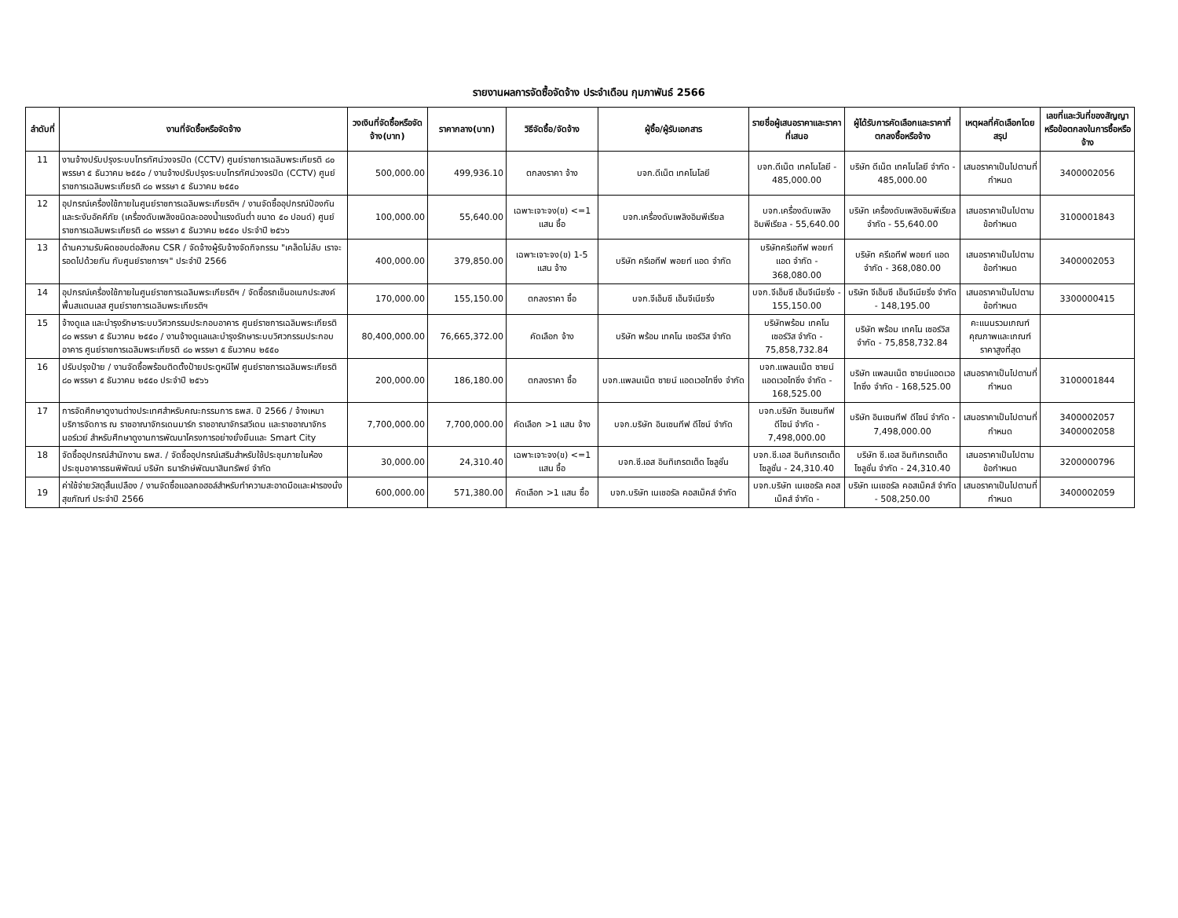รายงานผลการจัดซื้อจัดจ้าง ประจำเดือน กุมภาพันธ์ 2566
| ลำดับที่ | งานที่จัดซื้อหรือจัดจ้าง | วงเงินที่จัดซื้อหรือจัดจ้าง(บาท) | ราคากลาง(บาท) | วิธีจัดซื้อ/จัดจ้าง | ผู้ซื้อ/ผู้รับเอกสาร | รายชื่อผู้เสนอราคาและราคาที่เสนอ | ผู้ได้รับการคัดเลือกและราคาที่ตกลงซื้อหรือจ้าง | เหตุผลที่คัดเลือกโดยสรุป | เลขที่และวันที่ของสัญญาหรือข้อตกลงในการซื้อหรือจ้าง |
| --- | --- | --- | --- | --- | --- | --- | --- | --- | --- |
| 11 | งานจ้างปรับปรุงระบบโทรทัศน์วงจรปิด (CCTV) ศูนย์ราชการเฉลิมพระเกียรติ ๘๐ พรรษา ๕ ธันวาคม ๒๕๕๐ / งานจ้างปรับปรุงระบบโทรทัศน์วงจรปิด (CCTV) ศูนย์ราชการเฉลิมพระเกียรติ ๘๐ พรรษา ๕ ธันวาคม ๒๕๕๐ | 500,000.00 | 499,936.10 | ตกลงราคา จ้าง | บจก.ดีเน็ต เทคโนโลยี | บจก.ดีเน็ต เทคโนโลยี - 485,000.00 | บริษัท ดีเน็ต เทคโนโลยี จำกัด - 485,000.00 | เสนอราคาเป็นไปตามที่กำหนด | 3400002056 |
| 12 | อุปกรณ์เครื่องใช้ภายในศูนย์ราชการเฉลิมพระเกียรติฯ / งานจัดซื้ออุปกรณ์ป้องกันและระงับอัคคีภัย (เครื่องดับเพลิงชนิดละอองน้ำแรงดันต่ำ ขนาด ๕๐ ปอนด์) ศูนย์ราชการเฉลิมพระเกียรติ ๘๐ พรรษา ๕ ธันวาคม ๒๕๕๐ ประจำปี ๒๕๖๖ | 100,000.00 | 55,640.00 | เฉพาะเจาะจง(ข) <=1 แสน ซื้อ | บจก.เครื่องดับเพลิงอิมพีเรียล | บจก.เครื่องดับเพลิงอิมพีเรียล - 55,640.00 | บริษัท เครื่องดับเพลิงอิมพีเรียล จำกัด - 55,640.00 | เสนอราคาเป็นไปตามข้อกำหนด | 3100001843 |
| 13 | ด้านความรับผิดชอบต่อสังคม CSR / จัดจ้างผู้รับจ้างจัดกิจกรรม "เคล็ดไม่ลับ เราจะรอดไปด้วยกัน กับศูนย์ราชการฯ" ประจำปี 2566 | 400,000.00 | 379,850.00 | เฉพาะเจาะจง(ข) 1-5 แสน จ้าง | บริษัท ครีเอทีฟ พอยท์ แอด จำกัด | บริษัทครีเอทีฟ พอยท์ แอด จำกัด - 368,080.00 | บริษัท ครีเอทีฟ พอยท์ แอด จำกัด - 368,080.00 | เสนอราคาเป็นไปตามข้อกำหนด | 3400002053 |
| 14 | อุปกรณ์เครื่องใช้ภายในศูนย์ราชการเฉลิมพระเกียรติฯ / จัดซื้อรถเข็นอเนกประสงค์พื้นสแตนเลส ศูนย์ราชการเฉลิมพระเกียรติฯ | 170,000.00 | 155,150.00 | ตกลงราคา ซื้อ | บจก.จีเอ็มซี เอ็นจีเนียริ่ง | บจก.จีเอ็มซี เอ็นจีเนียริ่ง - 155,150.00 | บริษัท จีเอ็มซี เอ็นจีเนียริ่ง จำกัด - 148,195.00 | เสนอราคาเป็นไปตามข้อกำหนด | 3300000415 |
| 15 | จ้างดูแล และบำรุงรักษาระบบวิศวกรรมประกอบอาคาร ศูนย์ราชการเฉลิมพระเกียรติ ๘๐ พรรษา ๕ ธันวาคม ๒๕๕๐ / งานจ้างดูแลและบำรุงรักษาระบบวิศวกรรมประกอบอาคาร ศูนย์ราชการเฉลิมพระเกียรติ ๘๐ พรรษา ๕ ธันวาคม ๒๕๕๐ | 80,400,000.00 | 76,665,372.00 | คัดเลือก จ้าง | บริษัท พร้อม เทคโน เซอร์วิส จำกัด | บริษัทพร้อม เทคโน เซอร์วิส จำกัด - 75,858,732.84 | บริษัท พร้อม เทคโน เซอร์วิส จำกัด - 75,858,732.84 | คะแนนรวมเกณฑ์คุณภาพและเกณฑ์ราคาสูงที่สุด | |
| 16 | ปรับปรุงป้าย / งานจัดซื้อพร้อมติดตั้งป้ายประตูหนีไฟ ศูนย์ราชการเฉลิมพระเกียรติ ๘๐ พรรษา ๕ ธันวาคม ๒๕๕๐ ประจำปี ๒๕๖๖ | 200,000.00 | 186,180.00 | ตกลงราคา ซื้อ | บจก.แพลนเน็ต ซายน์ แอดเวอไทซิ่ง จำกัด | บจก.แพลนเน็ต ซายน์ แอดเวอไทซิ่ง จำกัด - 168,525.00 | บริษัท แพลนเน็ต ซายน์แอดเวอไทซิ่ง จำกัด - 168,525.00 | เสนอราคาเป็นไปตามที่กำหนด | 3100001844 |
| 17 | การจัดศึกษาดูงานต่างประเทศสำหรับคณะกรรมการ ธพส. ปี 2566 / จ้างเหมาบริการจัดการ ณ ราชอาณาจักรเดนมาร์ก ราชอาณาจักรสวีเดน และราชอาณาจักรนอร์เวย์ สำหรับศึกษาดูงานการพัฒนาโครงการอย่างยั่งยืนและ Smart City | 7,700,000.00 | 7,700,000.00 | คัดเลือก >1 แสน จ้าง | บจก.บริษัท อินเซนทีฟ ดีไซน์ จำกัด | บจก.บริษัท อินเซนทีฟ ดีไซน์ จำกัด - 7,498,000.00 | บริษัท อินเซนทีฟ ดีไซน์ จำกัด - 7,498,000.00 | เสนอราคาเป็นไปตามที่กำหนด | 3400002057 3400002058 |
| 18 | จัดซื้ออุปกรณ์สำนักงาน ธพส. / จัดซื้ออุปกรณ์เสริมสำหรับใช้ประชุมภายในห้องประชุมอาคารธนพิพัฒน์ บริษัท ธนารักษ์พัฒนาสินทรัพย์ จำกัด | 30,000.00 | 24,310.40 | เฉพาะเจาะจง(ข) <=1 แสน ซื้อ | บจก.ซี.เอส อินทิเกรตเต็ด โซลูชั่น | บจก.ซี.เอส อินทิเกรตเต็ด โซลูชั่น - 24,310.40 | บริษัท ซี.เอส อินทิเกรตเต็ด โซลูชั่น จำกัด - 24,310.40 | เสนอราคาเป็นไปตามข้อกำหนด | 3200000796 |
| 19 | ค่าใช้จ่ายวัสดุสิ้นเปลือง / งานจัดซื้อแอลกอฮอล์สำหรับทำความสะอาดมือและฝารองนั่งสุขภัณฑ์ ประจำปี 2566 | 600,000.00 | 571,380.00 | คัดเลือก >1 แสน ซื้อ | บจก.บริษัท เนเชอรัล คอสเม็คส์ จำกัด | บจก.บริษัท เนเชอรัล คอสเม็คส์ จำกัด - | บริษัท เนเชอรัล คอสเม็คส์ จำกัด - 508,250.00 | เสนอราคาเป็นไปตามที่กำหนด | 3400002059 |